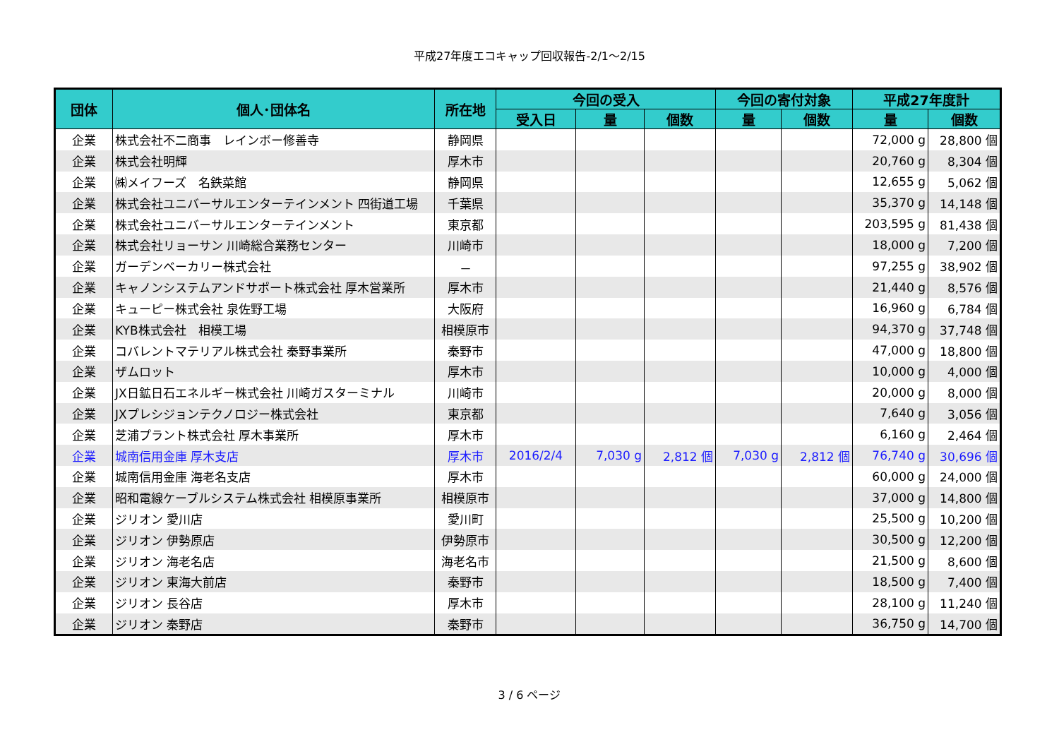平成27年度エコキャップ回収報告-2/1～2/15
| 団体 | 個人･団体名 | 所在地 | 今回の受入 | | | 今回の寄付対象 | | 平成27年度計 | |
| --- | --- | --- | --- | --- | --- | --- | --- | --- | --- |
| | | | 受入日 | 量 | 個数 | 量 | 個数 | 量 | 個数 |
| 企業 | 株式会社不二商事 レインボー修善寺 | 静岡県 | | | | | | 72,000 g | 28,800 個 |
| 企業 | 株式会社明輝 | 厚木市 | | | | | | 20,760 g | 8,304 個 |
| 企業 | ㈱メイフーズ 名鉄菜館 | 静岡県 | | | | | | 12,655 g | 5,062 個 |
| 企業 | 株式会社ユニバーサルエンターテインメント 四街道工場 | 千葉県 | | | | | | 35,370 g | 14,148 個 |
| 企業 | 株式会社ユニバーサルエンターテインメント | 東京都 | | | | | | 203,595 g | 81,438 個 |
| 企業 | 株式会社リョーサン 川崎総合業務センター | 川崎市 | | | | | | 18,000 g | 7,200 個 |
| 企業 | ガーデンベーカリー株式会社 | － | | | | | | 97,255 g | 38,902 個 |
| 企業 | キャノンシステムアンドサポート株式会社 厚木営業所 | 厚木市 | | | | | | 21,440 g | 8,576 個 |
| 企業 | キューピー株式会社 泉佐野工場 | 大阪府 | | | | | | 16,960 g | 6,784 個 |
| 企業 | KYB株式会社 相模工場 | 相模原市 | | | | | | 94,370 g | 37,748 個 |
| 企業 | コバレントマテリアル株式会社 秦野事業所 | 秦野市 | | | | | | 47,000 g | 18,800 個 |
| 企業 | ザムロット | 厚木市 | | | | | | 10,000 g | 4,000 個 |
| 企業 | JX日鉱日石エネルギー株式会社 川崎ガスターミナル | 川崎市 | | | | | | 20,000 g | 8,000 個 |
| 企業 | JXプレシジョンテクノロジー株式会社 | 東京都 | | | | | | 7,640 g | 3,056 個 |
| 企業 | 芝浦プラント株式会社 厚木事業所 | 厚木市 | | | | | | 6,160 g | 2,464 個 |
| 企業 | 城南信用金庫 厚木支店 | 厚木市 | 2016/2/4 | 7,030 g | 2,812 個 | 7,030 g | 2,812 個 | 76,740 g | 30,696 個 |
| 企業 | 城南信用金庫 海老名支店 | 厚木市 | | | | | | 60,000 g | 24,000 個 |
| 企業 | 昭和電線ケーブルシステム株式会社 相模原事業所 | 相模原市 | | | | | | 37,000 g | 14,800 個 |
| 企業 | ジリオン 愛川店 | 愛川町 | | | | | | 25,500 g | 10,200 個 |
| 企業 | ジリオン 伊勢原店 | 伊勢原市 | | | | | | 30,500 g | 12,200 個 |
| 企業 | ジリオン 海老名店 | 海老名市 | | | | | | 21,500 g | 8,600 個 |
| 企業 | ジリオン 東海大前店 | 秦野市 | | | | | | 18,500 g | 7,400 個 |
| 企業 | ジリオン 長谷店 | 厚木市 | | | | | | 28,100 g | 11,240 個 |
| 企業 | ジリオン 秦野店 | 秦野市 | | | | | | 36,750 g | 14,700 個 |
3 / 6 ページ